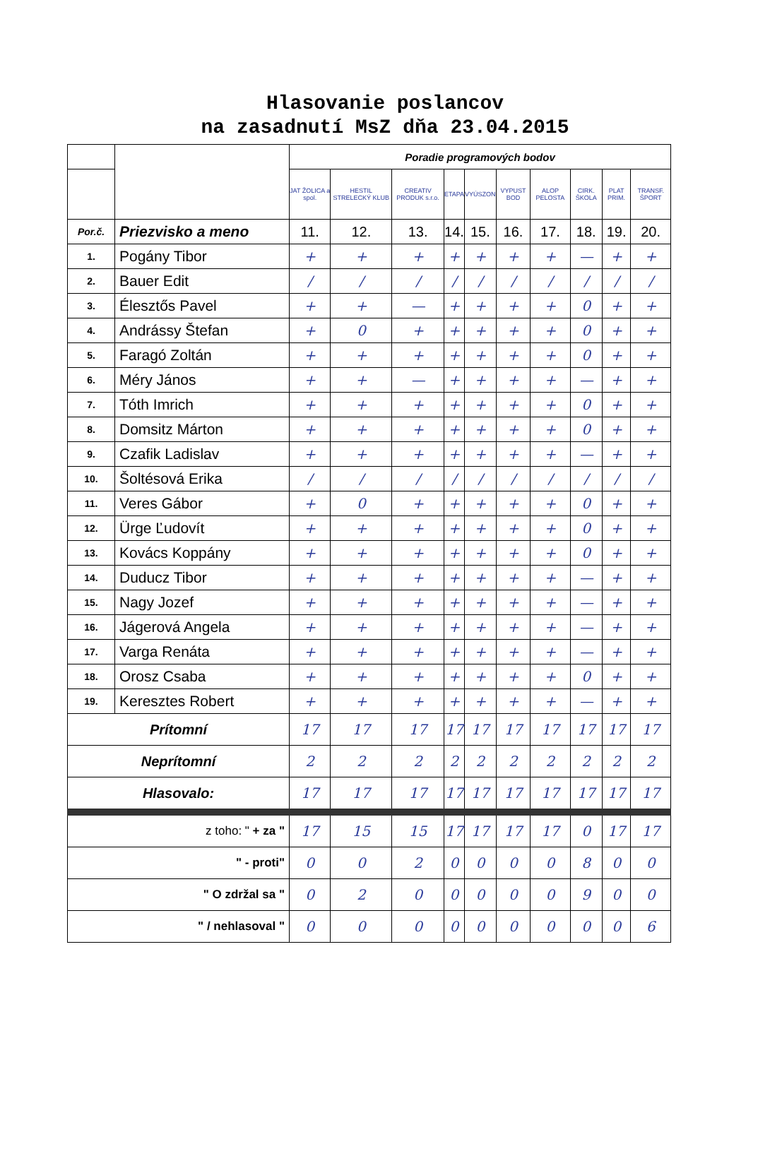Hlasovanie poslancov
na zasadnutí MsZ dňa 23.04.2015
| | | Poradie programových bodov | | | | | | | | | |
| | | JAT ŽOLICA a spol. | HESTIL STRELECKÝ KLUB | CREATIV PRODUK s.r.o. | ETAPA | VYÚSZON | VYPUST BOD | ALOP PELOSTA | CIRK. ŠKOLA | PLAT PRIM. | TRANSF. ŠPORT |
| Por.č. | Priezvisko a meno | 11. | 12. | 13. | 14. | 15. | 16. | 17. | 18. | 19. | 20. |
| 1. | Pogány Tibor | + | + | + | + | + | + | + | — | + | + |
| 2. | Bauer Edit | / | / | / | / | / | / | / | / | / | / |
| 3. | Élesztős Pavel | + | + | — | + | + | + | + | 0 | + | + |
| 4. | Andrássy Štefan | + | 0 | + | + | + | + | + | 0 | + | + |
| 5. | Faragó Zoltán | + | + | + | + | + | + | + | 0 | + | + |
| 6. | Méry János | + | + | — | + | + | + | + | — | + | + |
| 7. | Tóth Imrich | + | + | + | + | + | + | + | 0 | + | + |
| 8. | Domsitz Márton | + | + | + | + | + | + | + | 0 | + | + |
| 9. | Czafik Ladislav | + | + | + | + | + | + | + | — | + | + |
| 10. | Šoltésová Erika | / | / | / | / | / | / | / | / | / | / |
| 11. | Veres Gábor | + | 0 | + | + | + | + | + | 0 | + | + |
| 12. | Ürge Ľudovít | + | + | + | + | + | + | + | 0 | + | + |
| 13. | Kovács Koppány | + | + | + | + | + | + | + | 0 | + | + |
| 14. | Duducz Tibor | + | + | + | + | + | + | + | — | + | + |
| 15. | Nagy Jozef | + | + | + | + | + | + | + | — | + | + |
| 16. | Jágerová Angela | + | + | + | + | + | + | + | — | + | + |
| 17. | Varga Renáta | + | + | + | + | + | + | + | — | + | + |
| 18. | Orosz Csaba | + | + | + | + | + | + | + | 0 | + | + |
| 19. | Keresztes Robert | + | + | + | + | + | + | + | — | + | + |
| Prítomní | | 17 | 17 | 17 | 17 | 17 | 17 | 17 | 17 | 17 | 17 |
| Neprítomní | | 2 | 2 | 2 | 2 | 2 | 2 | 2 | 2 | 2 | 2 |
| Hlasovalo: | | 17 | 17 | 17 | 17 | 17 | 17 | 17 | 17 | 17 | 17 |
| z toho: " + za " | | 17 | 15 | 15 | 17 | 17 | 17 | 17 | 0 | 17 | 17 |
| " - proti" | | 0 | 0 | 2 | 0 | 0 | 0 | 0 | 8 | 0 | 0 |
| " O zdržal sa " | | 0 | 2 | 0 | 0 | 0 | 0 | 0 | 9 | 0 | 0 |
| " / nehlasoval " | | 0 | 0 | 0 | 0 | 0 | 0 | 0 | 0 | 0 | 6 |